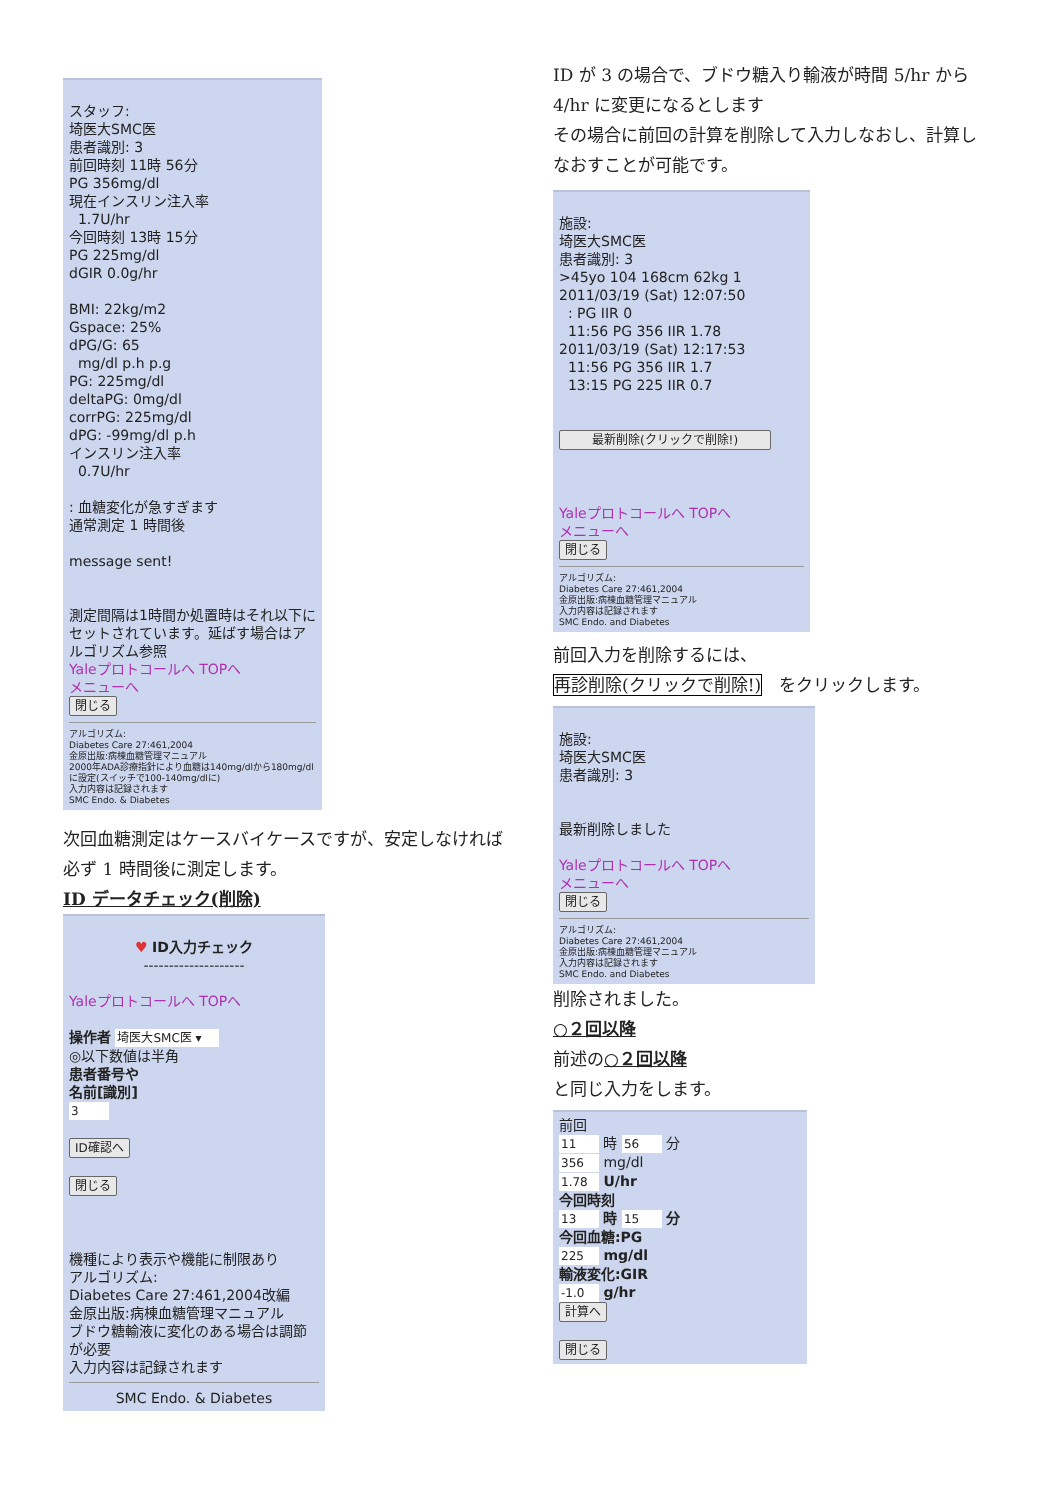スタッフ:
埼医大SMC医
患者識別: 3
前回時刻 11時 56分
PG 356mg/dl
現在インスリン注入率
1.7U/hr
今回時刻 13時 15分
PG 225mg/dl
dGIR 0.0g/hr
BMI: 22kg/m2
Gspace: 25%
dPG/G: 65
mg/dl p.h p.g
PG: 225mg/dl
deltaPG: 0mg/dl
corrPG: 225mg/dl
dPG: -99mg/dl p.h
インスリン注入率
0.7U/hr
: 血糖変化が急すぎます
通常測定 1 時間後
message sent!
測定間隔は1時間か処置時はそれ以下にセットされています。延ばす場合はアルゴリズム参照
Yaleプロトコールへ TOPへ
メニューへ
閉じる
アルゴリズム:
Diabetes Care 27:461,2004
金原出版:病棟血糖管理マニュアル
2000年ADA診療指針により血糖は140mg/dlから180mg/dlに設定(スイッチで100-140mg/dlに)
入力内容は記録されます
SMC Endo. & Diabetes
次回血糖測定はケースバイケースですが、安定しなければ必ず 1 時間後に測定します。
ID データチェック(削除)
♥ ID入力チェック
--------------------
Yaleプロトコールへ TOPへ
操作者 埼医大SMC医 ▾
◎以下数値は半角
患者番号や
名前[識別]
3
ID確認へ
閉じる
機種により表示や機能に制限あり
アルゴリズム:
Diabetes Care 27:461,2004改編
金原出版:病棟血糖管理マニュアル
ブドウ糖輸液に変化のある場合は調節が必要
入力内容は記録されます
SMC Endo. & Diabetes
ID が 3 の場合で、ブドウ糖入り輸液が時間 5/hr から 4/hr に変更になるとします
その場合に前回の計算を削除して入力しなおし、計算しなおすことが可能です。
施設:
埼医大SMC医
患者識別: 3
>45yo 104 168cm 62kg 1
2011/03/19 (Sat) 12:07:50
: PG IIR 0
11:56 PG 356 IIR 1.78
2011/03/19 (Sat) 12:17:53
11:56 PG 356 IIR 1.7
13:15 PG 225 IIR 0.7
最新削除(クリックで削除!)
Yaleプロトコールへ TOPへ
メニューへ
閉じる
アルゴリズム:
Diabetes Care 27:461,2004
金原出版:病棟血糖管理マニュアル
入力内容は記録されます
SMC Endo. and Diabetes
前回入力を削除するには、
再診削除(クリックで削除!)　をクリックします。
施設:
埼医大SMC医
患者識別: 3
最新削除しました
Yaleプロトコールへ TOPへ
メニューへ
閉じる
アルゴリズム:
Diabetes Care 27:461,2004
金原出版:病棟血糖管理マニュアル
入力内容は記録されます
SMC Endo. and Diabetes
削除されました。
○２回以降
前述の○２回以降
と同じ入力をします。
前回
11 時 56 分
356 mg/dl
1.78 U/hr
今回時刻
13 時 15 分
今回血糖:PG
225 mg/dl
輸液変化:GIR
-1.0 g/hr
計算へ
閉じる